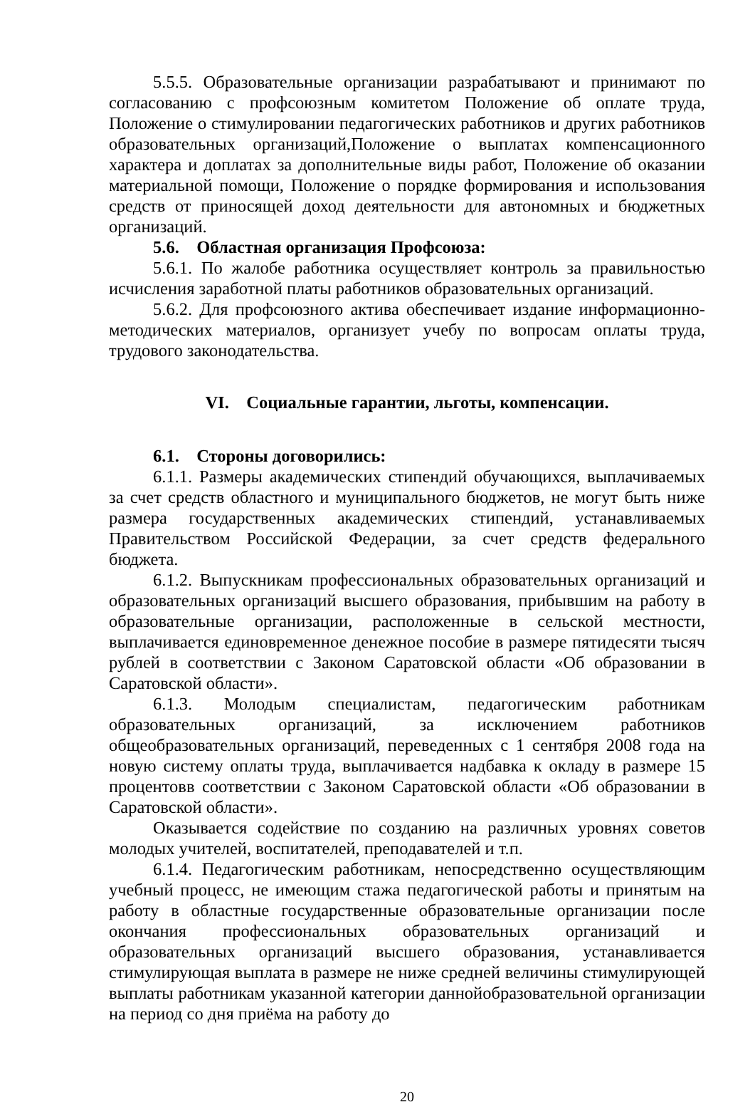5.5.5. Образовательные организации разрабатывают и принимают по согласованию с профсоюзным комитетом Положение об оплате труда, Положение о стимулировании педагогических работников и других работников образовательных организаций,Положение о выплатах компенсационного характера и доплатах за дополнительные виды работ, Положение об оказании материальной помощи, Положение о порядке формирования и использования средств от приносящей доход деятельности для автономных и бюджетных организаций.
5.6. Областная организация Профсоюза:
5.6.1. По жалобе работника осуществляет контроль за правильностью исчисления заработной платы работников образовательных организаций.
5.6.2. Для профсоюзного актива обеспечивает издание информационно-методических материалов, организует учебу по вопросам оплаты труда, трудового законодательства.
VI. Социальные гарантии, льготы, компенсации.
6.1. Стороны договорились:
6.1.1. Размеры академических стипендий обучающихся, выплачиваемых за счет средств областного и муниципального бюджетов, не могут быть ниже размера государственных академических стипендий, устанавливаемых Правительством Российской Федерации, за счет средств федерального бюджета.
6.1.2. Выпускникам профессиональных образовательных организаций и образовательных организаций высшего образования, прибывшим на работу в образовательные организации, расположенные в сельской местности, выплачивается единовременное денежное пособие в размере пятидесяти тысяч рублей в соответствии с Законом Саратовской области «Об образовании в Саратовской области».
6.1.3. Молодым специалистам, педагогическим работникам образовательных организаций, за исключением работников общеобразовательных организаций, переведенных с 1 сентября 2008 года на новую систему оплаты труда, выплачивается надбавка к окладу в размере 15 процентовв соответствии с Законом Саратовской области «Об образовании в Саратовской области».
Оказывается содействие по созданию на различных уровнях советов молодых учителей, воспитателей, преподавателей и т.п.
6.1.4. Педагогическим работникам, непосредственно осуществляющим учебный процесс, не имеющим стажа педагогической работы и принятым на работу в областные государственные образовательные организации после окончания профессиональных образовательных организаций и образовательных организаций высшего образования, устанавливается стимулирующая выплата в размере не ниже средней величины стимулирующей выплаты работникам указанной категории даннойобразовательной организации на период со дня приёма на работу до
20